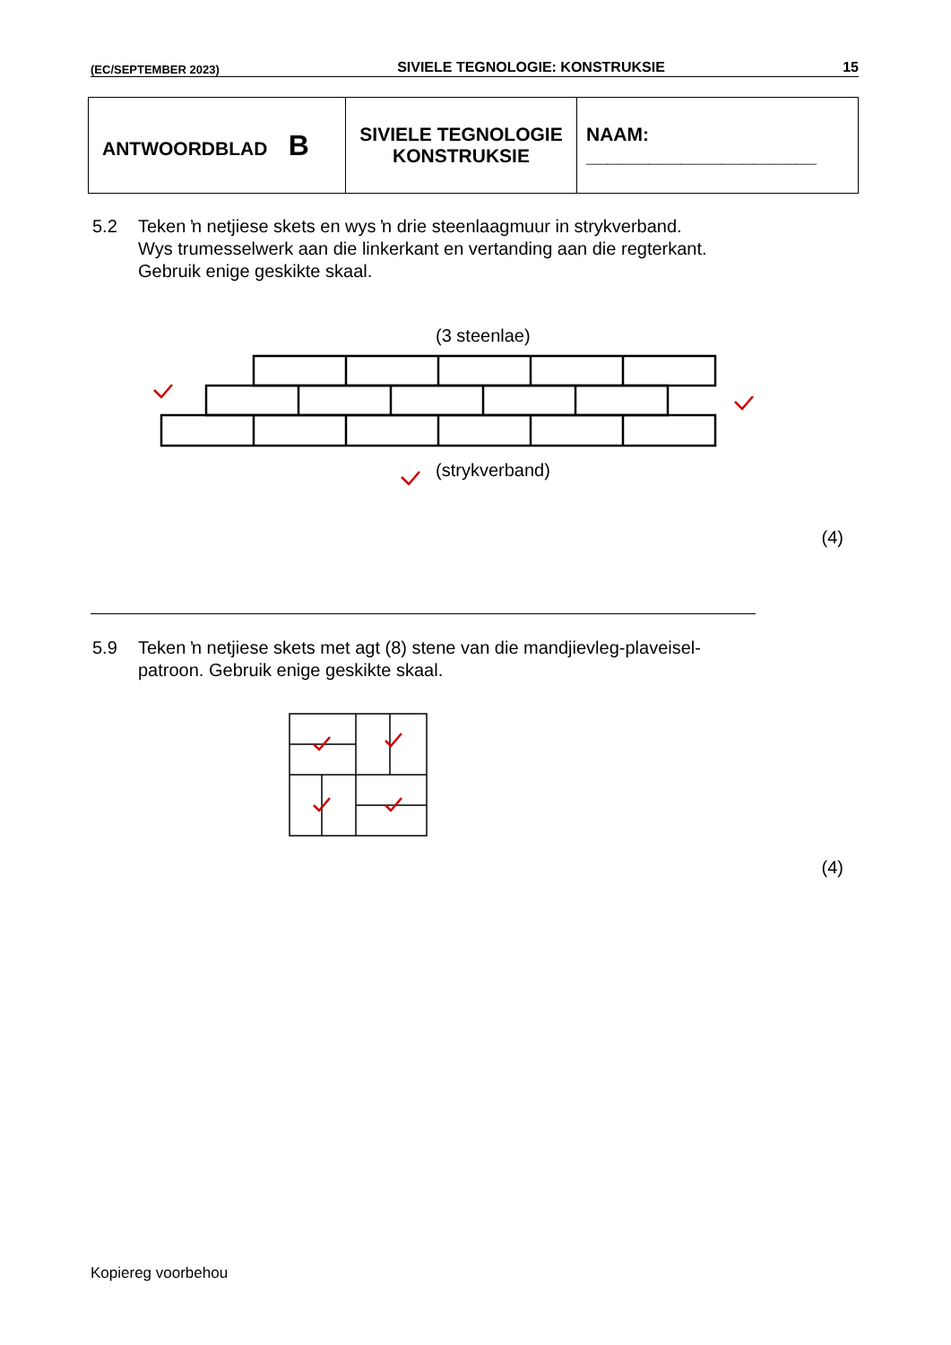(EC/SEPTEMBER 2023) SIVIELE TEGNOLOGIE: KONSTRUKSIE 15
| ANTWOORDBLAD B | SIVIELE TEGNOLOGIE KONSTRUKSIE | NAAM: ______________________ |
5.2 Teken ŉ netjiese skets en wys ŉ drie steenlaagmuur in strykverband.
Wys trumesselwerk aan die linkerkant en vertanding aan die regterkant.
Gebruik enige geskikte skaal.
(3 steenlae)
(strykverband)
(4)
5.9 Teken ŉ netjiese skets met agt (8) stene van die mandjievleg-plaveisel-
patroon. Gebruik enige geskikte skaal.
(4)
Kopiereg voorbehou